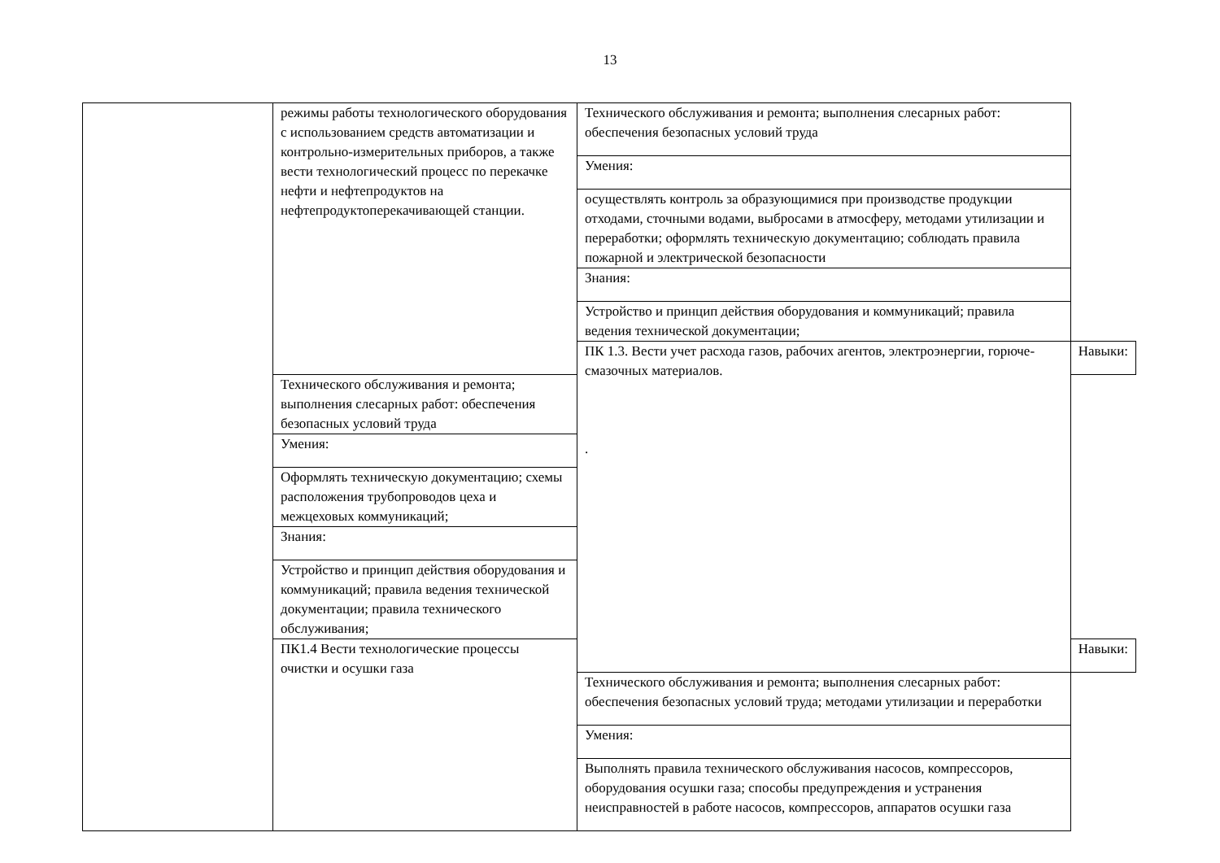13
| | режимы работы технологического оборудования с использованием средств автоматизации и контрольно-измерительных приборов, а также вести технологический процесс по перекачке нефти и нефтепродуктов на нефтепродуктоперекачивающей станции. | Технического обслуживания и ремонта; выполнения слесарных работ: обеспечения безопасных условий труда | |
| | | Умения: | |
| | | осуществлять контроль за образующимися при производстве продукции отходами, сточными водами, выбросами в атмосферу, методами утилизации и переработки; оформлять техническую документацию; соблюдать правила пожарной и электрической безопасности | |
| | | Знания: | |
| | | Устройство и принцип действия оборудования и коммуникаций; правила ведения технической документации; | |
| | | ПК 1.3. Вести учет расхода газов, рабочих агентов, электроэнергии, горюче-смазочных материалов. . | Навыки: |
| | Технического обслуживания и ремонта; выполнения слесарных работ: обеспечения безопасных условий труда | | |
| | Умения: | | |
| | Оформлять техническую документацию; схемы расположения трубопроводов цеха и межцеховых коммуникаций; | | |
| | Знания: | | |
| | Устройство и принцип действия оборудования и коммуникаций; правила ведения технической документации; правила технического обслуживания; | | |
| | ПК1.4 Вести технологические процессы очистки и осушки газа | | Навыки: |
| | | Технического обслуживания и ремонта; выполнения слесарных работ: обеспечения безопасных условий труда; методами утилизации и переработки | |
| | | Умения: | |
| | | Выполнять правила технического обслуживания насосов, компрессоров, оборудования осушки газа; способы предупреждения и устранения неисправностей в работе насосов, компрессоров, аппаратов осушки газа | |